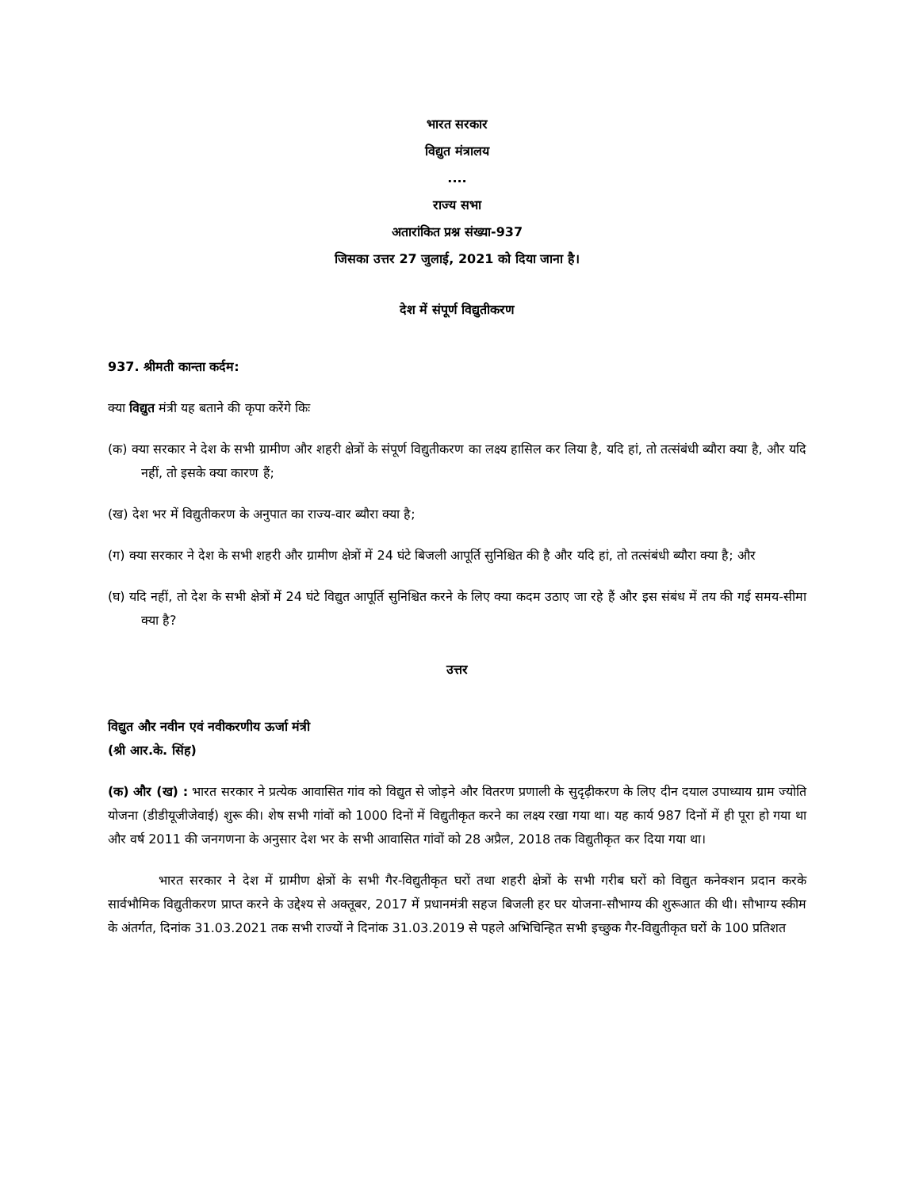भारत सरकार
विद्युत मंत्रालय
....
राज्य सभा
अतारांकित प्रश्न संख्या-937
जिसका उत्तर 27 जुलाई, 2021 को दिया जाना है।
देश में संपूर्ण विद्युतीकरण
937. श्रीमती कान्ता कर्दम:
क्या विद्युत मंत्री यह बताने की कृपा करेंगे किः
(क) क्या सरकार ने देश के सभी ग्रामीण और शहरी क्षेत्रों के संपूर्ण विद्युतीकरण का लक्ष्य हासिल कर लिया है, यदि हां, तो तत्संबंधी ब्यौरा क्या है, और यदि नहीं, तो इसके क्या कारण हैं;
(ख) देश भर में विद्युतीकरण के अनुपात का राज्य-वार ब्यौरा क्या है;
(ग) क्या सरकार ने देश के सभी शहरी और ग्रामीण क्षेत्रों में 24 घंटे बिजली आपूर्ति सुनिश्चित की है और यदि हां, तो तत्संबंधी ब्यौरा क्या है; और
(घ) यदि नहीं, तो देश के सभी क्षेत्रों में 24 घंटे विद्युत आपूर्ति सुनिश्चित करने के लिए क्या कदम उठाए जा रहे हैं और इस संबंध में तय की गई समय-सीमा क्या है?
उत्तर
विद्युत और नवीन एवं नवीकरणीय ऊर्जा मंत्री
(श्री आर.के. सिंह)
(क) और (ख) : भारत सरकार ने प्रत्येक आवासित गांव को विद्युत से जोड़ने और वितरण प्रणाली के सुदृढ़ीकरण के लिए दीन दयाल उपाध्याय ग्राम ज्योति योजना (डीडीयूजीजेवाई) शुरू की। शेष सभी गांवों को 1000 दिनों में विद्युतीकृत करने का लक्ष्य रखा गया था। यह कार्य 987 दिनों में ही पूरा हो गया था और वर्ष 2011 की जनगणना के अनुसार देश भर के सभी आवासित गांवों को 28 अप्रैल, 2018 तक विद्युतीकृत कर दिया गया था।
भारत सरकार ने देश में ग्रामीण क्षेत्रों के सभी गैर-विद्युतीकृत घरों तथा शहरी क्षेत्रों के सभी गरीब घरों को विद्युत कनेक्शन प्रदान करके सार्वभौमिक विद्युतीकरण प्राप्त करने के उद्देश्य से अक्तूबर, 2017 में प्रधानमंत्री सहज बिजली हर घर योजना-सौभाग्य की शुरूआत की थी। सौभाग्य स्कीम के अंतर्गत, दिनांक 31.03.2021 तक सभी राज्यों ने दिनांक 31.03.2019 से पहले अभिचिन्हित सभी इच्छुक गैर-विद्युतीकृत घरों के 100 प्रतिशत